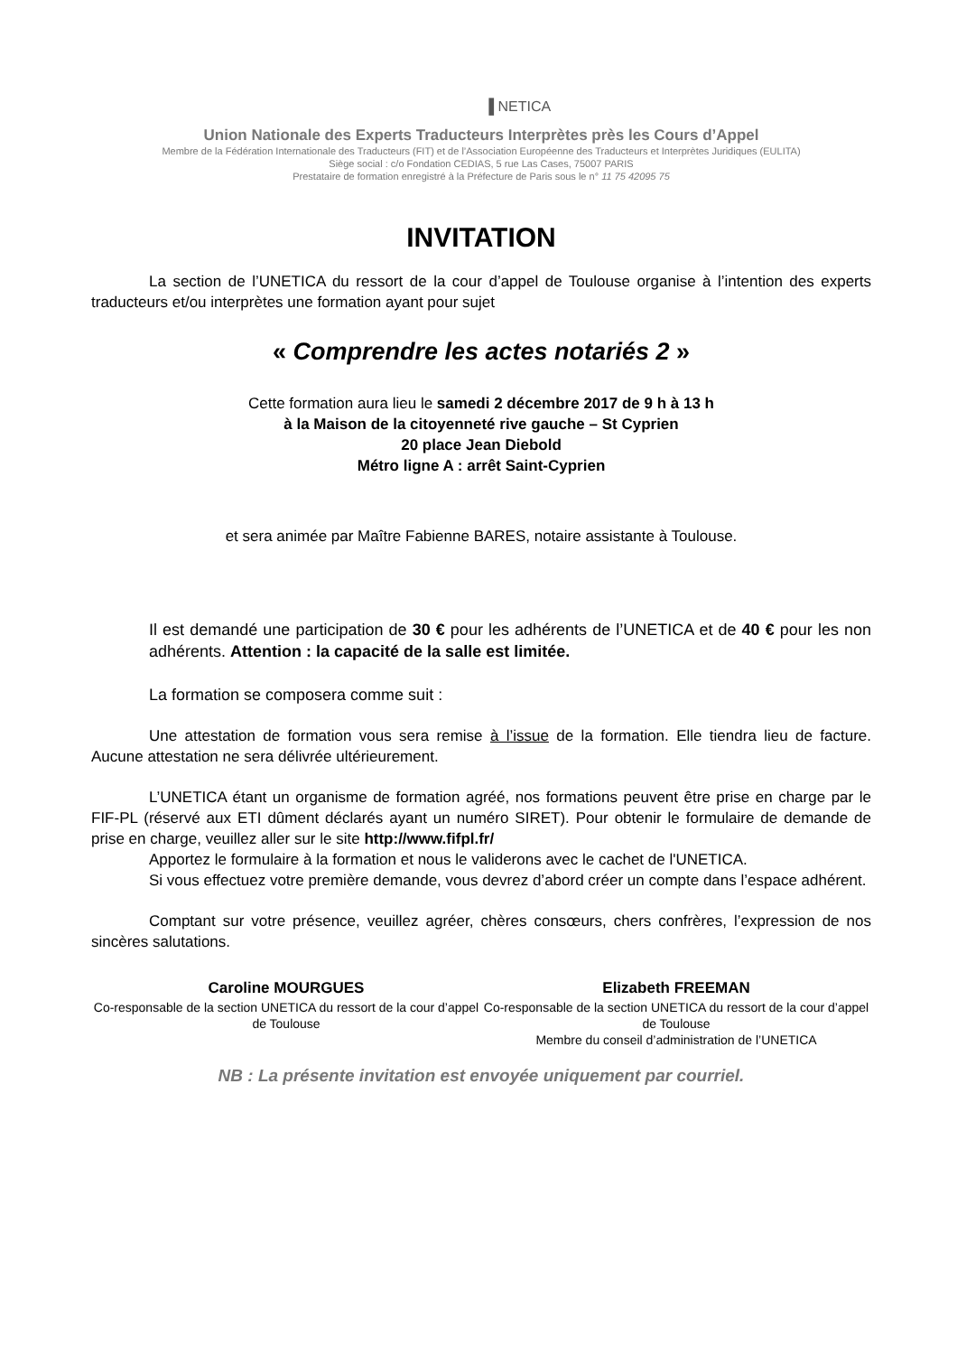▐ NETICA
Union Nationale des Experts Traducteurs Interprètes près les Cours d’Appel
Membre de la Fédération Internationale des Traducteurs (FIT) et de l’Association Européenne des Traducteurs et Interprètes Juridiques (EULITA)
Siège social : c/o Fondation CEDIAS, 5 rue Las Cases, 75007 PARIS
Prestataire de formation enregistré à la Préfecture de Paris sous le n° 11 75 42095 75
INVITATION
La section de l’UNETICA du ressort de la cour d’appel de Toulouse organise à l’intention des experts traducteurs et/ou interprètes une formation ayant pour sujet
« Comprendre les actes notariés 2 »
Cette formation aura lieu le samedi 2 décembre 2017 de 9 h à 13 h
à la Maison de la citoyenneté rive gauche – St Cyprien
20 place Jean Diebold
Métro ligne A : arrêt Saint-Cyprien
et sera animée par Maître Fabienne BARES, notaire assistante à Toulouse.
Il est demandé une participation de 30 € pour les adhérents de l’UNETICA et de 40 € pour les non adhérents. Attention : la capacité de la salle est limitée.
La formation se composera comme suit :
Une attestation de formation vous sera remise à l’issue de la formation. Elle tiendra lieu de facture. Aucune attestation ne sera délivrée ultérieurement.
L’UNETICA étant un organisme de formation agréé, nos formations peuvent être prise en charge par le FIF-PL (réservé aux ETI dûment déclarés ayant un numéro SIRET). Pour obtenir le formulaire de demande de prise en charge, veuillez aller sur le site http://www.fifpl.fr/
Apportez le formulaire à la formation et nous le validerons avec le cachet de l'UNETICA.
Si vous effectuez votre première demande, vous devrez d’abord créer un compte dans l’espace adhérent.
Comptant sur votre présence, veuillez agréer, chères consœurs, chers confrères, l’expression de nos sincères salutations.
Caroline MOURGUES
Co-responsable de la section UNETICA du ressort de la cour d’appel de Toulouse
Elizabeth FREEMAN
Co-responsable de la section UNETICA du ressort de la cour d’appel de Toulouse
Membre du conseil d’administration de l’UNETICA
NB : La présente invitation est envoyée uniquement par courriel.